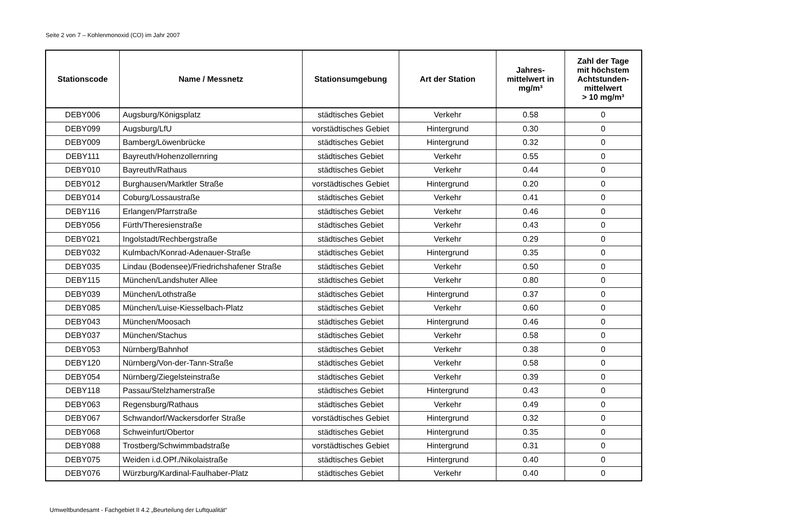Seite 2 von 7 – Kohlenmonoxid (CO) im Jahr 2007
| Stationscode | Name / Messnetz | Stationsumgebung | Art der Station | Jahres- mittelwert in mg/m³ | Zahl der Tage mit höchstem Achtstunden- mittelwert > 10 mg/m³ |
| --- | --- | --- | --- | --- | --- |
| DEBY006 | Augsburg/Königsplatz | städtisches Gebiet | Verkehr | 0.58 | 0 |
| DEBY099 | Augsburg/LfU | vorstädtisches Gebiet | Hintergrund | 0.30 | 0 |
| DEBY009 | Bamberg/Löwenbrücke | städtisches Gebiet | Hintergrund | 0.32 | 0 |
| DEBY111 | Bayreuth/Hohenzollernring | städtisches Gebiet | Verkehr | 0.55 | 0 |
| DEBY010 | Bayreuth/Rathaus | städtisches Gebiet | Verkehr | 0.44 | 0 |
| DEBY012 | Burghausen/Marktler Straße | vorstädtisches Gebiet | Hintergrund | 0.20 | 0 |
| DEBY014 | Coburg/Lossaustraße | städtisches Gebiet | Verkehr | 0.41 | 0 |
| DEBY116 | Erlangen/Pfarrstraße | städtisches Gebiet | Verkehr | 0.46 | 0 |
| DEBY056 | Fürth/Theresienstraße | städtisches Gebiet | Verkehr | 0.43 | 0 |
| DEBY021 | Ingolstadt/Rechbergstraße | städtisches Gebiet | Verkehr | 0.29 | 0 |
| DEBY032 | Kulmbach/Konrad-Adenauer-Straße | städtisches Gebiet | Hintergrund | 0.35 | 0 |
| DEBY035 | Lindau (Bodensee)/Friedrichshafener Straße | städtisches Gebiet | Verkehr | 0.50 | 0 |
| DEBY115 | München/Landshuter Allee | städtisches Gebiet | Verkehr | 0.80 | 0 |
| DEBY039 | München/Lothstraße | städtisches Gebiet | Hintergrund | 0.37 | 0 |
| DEBY085 | München/Luise-Kiesselbach-Platz | städtisches Gebiet | Verkehr | 0.60 | 0 |
| DEBY043 | München/Moosach | städtisches Gebiet | Hintergrund | 0.46 | 0 |
| DEBY037 | München/Stachus | städtisches Gebiet | Verkehr | 0.58 | 0 |
| DEBY053 | Nürnberg/Bahnhof | städtisches Gebiet | Verkehr | 0.38 | 0 |
| DEBY120 | Nürnberg/Von-der-Tann-Straße | städtisches Gebiet | Verkehr | 0.58 | 0 |
| DEBY054 | Nürnberg/Ziegelsteinstraße | städtisches Gebiet | Verkehr | 0.39 | 0 |
| DEBY118 | Passau/Stelzhamerstraße | städtisches Gebiet | Hintergrund | 0.43 | 0 |
| DEBY063 | Regensburg/Rathaus | städtisches Gebiet | Verkehr | 0.49 | 0 |
| DEBY067 | Schwandorf/Wackersdorfer Straße | vorstädtisches Gebiet | Hintergrund | 0.32 | 0 |
| DEBY068 | Schweinfurt/Obertor | städtisches Gebiet | Hintergrund | 0.35 | 0 |
| DEBY088 | Trostberg/Schwimmbadstraße | vorstädtisches Gebiet | Hintergrund | 0.31 | 0 |
| DEBY075 | Weiden i.d.OPf./Nikolaistraße | städtisches Gebiet | Hintergrund | 0.40 | 0 |
| DEBY076 | Würzburg/Kardinal-Faulhaber-Platz | städtisches Gebiet | Verkehr | 0.40 | 0 |
Umweltbundesamt - Fachgebiet II 4.2 „Beurteilung der Luftqualität“